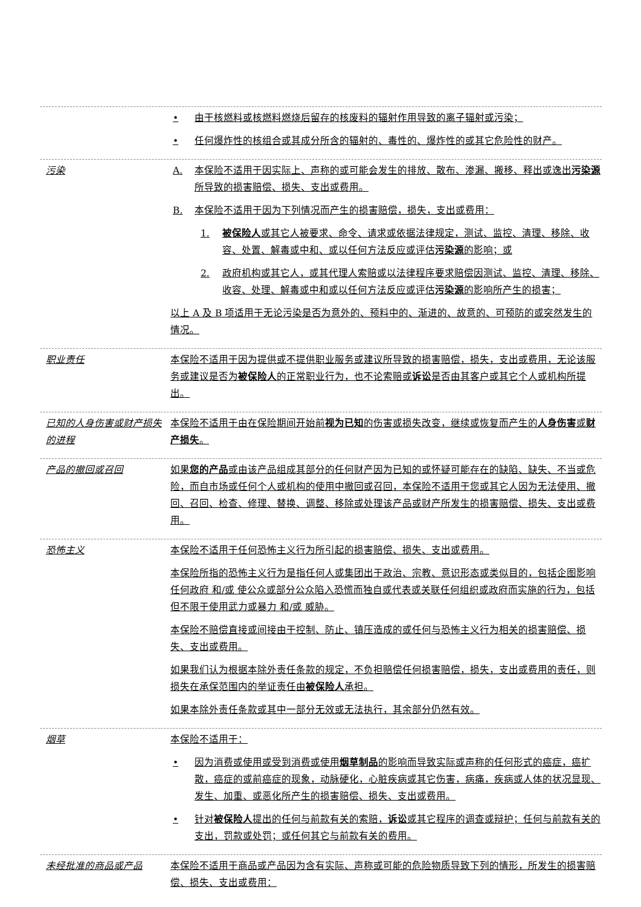• 由于核燃料或核燃料燃烧后留存的核废料的辐射作用导致的离子辐射或污染；
• 任何爆炸性的核组合或其成分所含的辐射的、毒性的、爆炸性的或其它危险性的财产。
污染 A. 本保险不适用于因实际上、声称的或可能会发生的排放、散布、渗漏、搬移、释出或逸出污染源所导致的损害赔偿、损失、支出或费用。
B. 本保险不适用于因为下列情况而产生的损害赔偿，损失，支出或费用：
1. 被保险人或其它人被要求、命令、请求或依据法律规定，测试、监控、清理、移除、收容、处置、解毒或中和、或以任何方法反应或评估污染源的影响；或
2. 政府机构或其它人，或其代理人索赔或以法律程序要求赔偿因测试、监控、清理、移除、收容、处理、解毒或中和或以任何方法反应或评估污染源的影响所产生的损害；
以上 A 及 B 项适用于无论污染是否为意外的、预料中的、渐进的、故意的、可预防的或突然发生的情况。
职业责任 本保险不适用于因为提供或不提供职业服务或建议所导致的损害赔偿，损失，支出或费用，无论该服务或建议是否为被保险人的正常职业行为，也不论索赔或诉讼是否由其客户或其它个人或机构所提出。
已知的人身伤害或财产损失的进程
本保险不适用于由在保险期间开始前视为已知的伤害或损失改变，继续或恢复而产生的人身伤害或财产损失。
产品的撤回或召回 如果您的产品或由该产品组成其部分的任何财产因为已知的或怀疑可能存在的缺陷、缺失、不当或危险，而自市场或任何个人或机构的使用中撤回或召回，本保险不适用于您或其它人因为无法使用、撤回、召回、检查、修理、替换、调整、移除或处理该产品或财产所发生的损害赔偿、损失、支出或费用。
恐怖主义 本保险不适用于任何恐怖主义行为所引起的损害赔偿、损失、支出或费用。
本保险所指的恐怖主义行为是指任何人或集团出于政治、宗教、意识形态或类似目的，包括企图影响任何政府 和/或 使公众或部分公众陷入恐慌而独自或代表或关联任何组织或政府而实施的行为，包括但不限于使用武力或暴力 和/或 威胁。
本保险不赔偿直接或间接由于控制、防止、镇压造成的或任何与恐怖主义行为相关的损害赔偿、损失、支出或费用。
如果我们认为根据本除外责任条款的规定，不负担赔偿任何损害赔偿，损失，支出或费用的责任，则损失在承保范围内的举证责任由被保险人承担。
如果本除外责任条款或其中一部分无效或无法执行，其余部分仍然有效。
烟草 本保险不适用于：
• 因为消费或使用或受到消费或使用烟草制品的影响而导致实际或声称的任何形式的癌症，癌扩散，癌症的或前癌症的现象，动脉硬化，心脏疾病或其它伤害，病痛，疾病或人体的状况显现、发生、加重、或恶化所产生的损害赔偿、损失、支出或费用。
• 针对被保险人提出的任何与前款有关的索赔，诉讼或其它程序的调查或辩护；任何与前款有关的支出，罚款或处罚；或任何其它与前款有关的费用。
未经批准的商品或产品 本保险不适用于商品或产品因为含有实际、声称或可能的危险物质导致下列的情形，所发生的损害赔偿、损失、支出或费用：